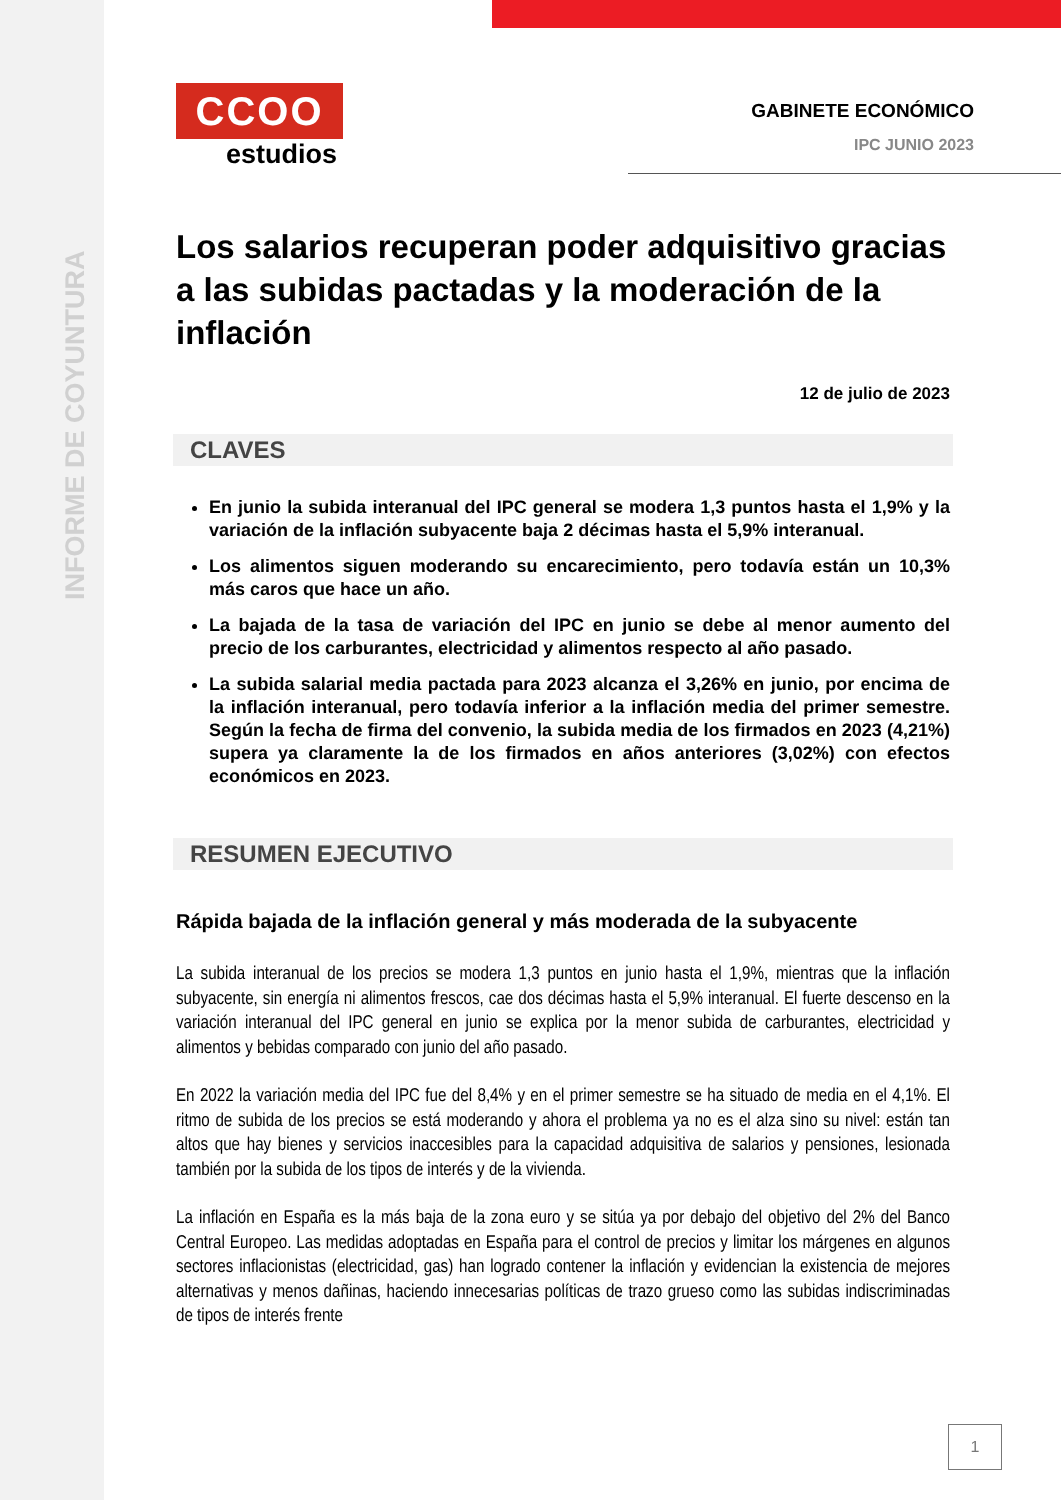INFORME DE COYUNTURA
GABINETE ECONÓMICO
IPC JUNIO 2023
CCOO
estudios
Los salarios recuperan poder adquisitivo gracias a las subidas pactadas y la moderación de la inflación
12 de julio de 2023
CLAVES
En junio la subida interanual del IPC general se modera 1,3 puntos hasta el 1,9% y la variación de la inflación subyacente baja 2 décimas hasta el 5,9% interanual.
Los alimentos siguen moderando su encarecimiento, pero todavía están un 10,3% más caros que hace un año.
La bajada de la tasa de variación del IPC en junio se debe al menor aumento del precio de los carburantes, electricidad y alimentos respecto al año pasado.
La subida salarial media pactada para 2023 alcanza el 3,26% en junio, por encima de la inflación interanual, pero todavía inferior a la inflación media del primer semestre. Según la fecha de firma del convenio, la subida media de los firmados en 2023 (4,21%) supera ya claramente la de los firmados en años anteriores (3,02%) con efectos económicos en 2023.
RESUMEN EJECUTIVO
Rápida bajada de la inflación general y más moderada de la subyacente
La subida interanual de los precios se modera 1,3 puntos en junio hasta el 1,9%, mientras que la inflación subyacente, sin energía ni alimentos frescos, cae dos décimas hasta el 5,9% interanual. El fuerte descenso en la variación interanual del IPC general en junio se explica por la menor subida de carburantes, electricidad y alimentos y bebidas comparado con junio del año pasado.
En 2022 la variación media del IPC fue del 8,4% y en el primer semestre se ha situado de media en el 4,1%. El ritmo de subida de los precios se está moderando y ahora el problema ya no es el alza sino su nivel: están tan altos que hay bienes y servicios inaccesibles para la capacidad adquisitiva de salarios y pensiones, lesionada también por la subida de los tipos de interés y de la vivienda.
La inflación en España es la más baja de la zona euro y se sitúa ya por debajo del objetivo del 2% del Banco Central Europeo. Las medidas adoptadas en España para el control de precios y limitar los márgenes en algunos sectores inflacionistas (electricidad, gas) han logrado contener la inflación y evidencian la existencia de mejores alternativas y menos dañinas, haciendo innecesarias políticas de trazo grueso como las subidas indiscriminadas de tipos de interés frente
1